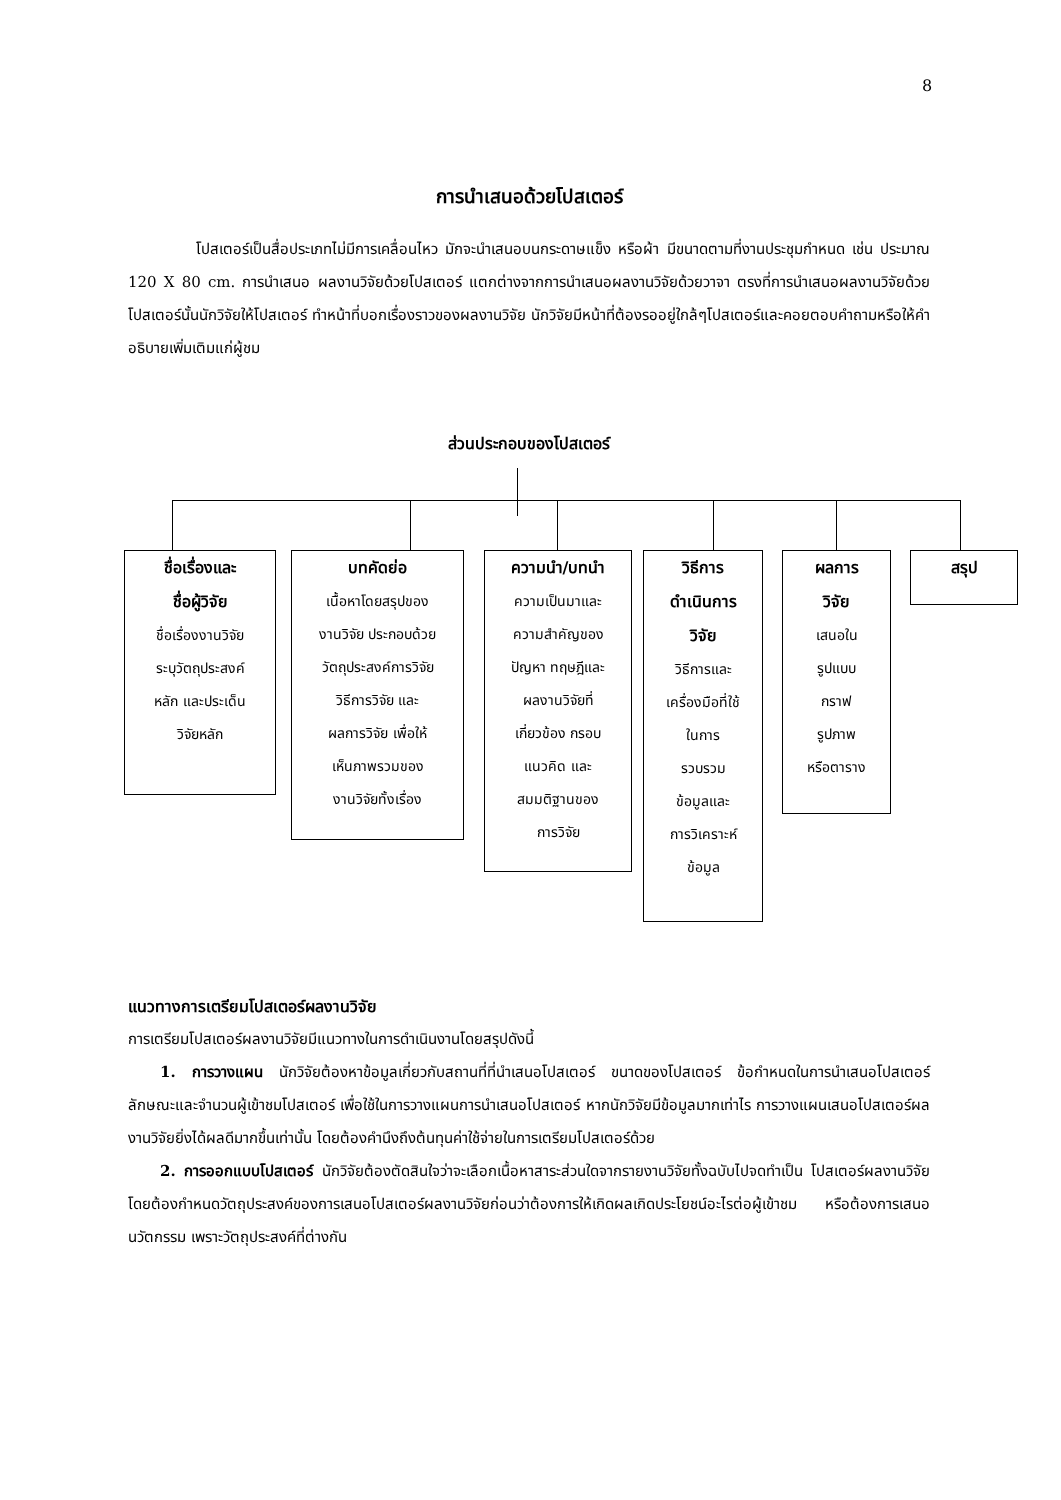8
การนำเสนอด้วยโปสเตอร์
โปสเตอร์เป็นสื่อประเภทไม่มีการเคลื่อนไหว มักจะนำเสนอบนกระดาษแข็ง หรือผ้า มีขนาดตามที่งานประชุมกำหนด เช่น ประมาณ 120 X 80 cm. การนำเสนอ ผลงานวิจัยด้วยโปสเตอร์ แตกต่างจากการนำเสนอผลงานวิจัยด้วยวาจา ตรงที่การนำเสนอผลงานวิจัยด้วยโปสเตอร์นั้นนักวิจัยให้โปสเตอร์ ทำหน้าที่บอกเรื่องราวของผลงานวิจัย นักวิจัยมีหน้าที่ต้องรออยู่ใกล้ๆโปสเตอร์และคอยตอบคำถามหรือให้คำอธิบายเพิ่มเติมแก่ผู้ชม
ส่วนประกอบของโปสเตอร์
ชื่อเรื่องและ
ชื่อผู้วิจัย
ชื่อเรื่องงานวิจัย
ระบุวัตถุประสงค์
หลัก และประเด็น
วิจัยหลัก
บทคัดย่อ
เนื้อหาโดยสรุปของ
งานวิจัย ประกอบด้วย
วัตถุประสงค์การวิจัย
วิธีการวิจัย และ
ผลการวิจัย เพื่อให้
เห็นภาพรวมของ
งานวิจัยทั้งเรื่อง
ความนำ/บทนำ
ความเป็นมาและ
ความสำคัญของ
ปัญหา ทฤษฎีและ
ผลงานวิจัยที่
เกี่ยวข้อง กรอบ
แนวคิด และ
สมมติฐานของ
การวิจัย
วิธีการ
ดำเนินการ
วิจัย
วิธีการและ
เครื่องมือที่ใช้
ในการ
รวบรวม
ข้อมูลและ
การวิเคราะห์
ข้อมูล
ผลการ
วิจัย
เสนอใน
รูปแบบ
กราฟ
รูปภาพ
หรือตาราง
สรุป
แนวทางการเตรียมโปสเตอร์ผลงานวิจัย
การเตรียมโปสเตอร์ผลงานวิจัยมีแนวทางในการดำเนินงานโดยสรุปดังนี้
1. การวางแผน นักวิจัยต้องหาข้อมูลเกี่ยวกับสถานที่ที่นำเสนอโปสเตอร์ ขนาดของโปสเตอร์ ข้อกำหนดในการนำเสนอโปสเตอร์ ลักษณะและจำนวนผู้เข้าชมโปสเตอร์ เพื่อใช้ในการวางแผนการนำเสนอโปสเตอร์ หากนักวิจัยมีข้อมูลมากเท่าไร การวางแผนเสนอโปสเตอร์ผลงานวิจัยยิ่งได้ผลดีมากขึ้นเท่านั้น โดยต้องคำนึงถึงต้นทุนค่าใช้จ่ายในการเตรียมโปสเตอร์ด้วย
2. การออกแบบโปสเตอร์ นักวิจัยต้องตัดสินใจว่าจะเลือกเนื้อหาสาระส่วนใดจากรายงานวิจัยทั้งฉบับไปจดทำเป็น โปสเตอร์ผลงานวิจัย โดยต้องกำหนดวัตถุประสงค์ของการเสนอโปสเตอร์ผลงานวิจัยก่อนว่าต้องการให้เกิดผลเกิดประโยชน์อะไรต่อผู้เข้าชม หรือต้องการเสนอนวัตกรรม เพราะวัตถุประสงค์ที่ต่างกัน